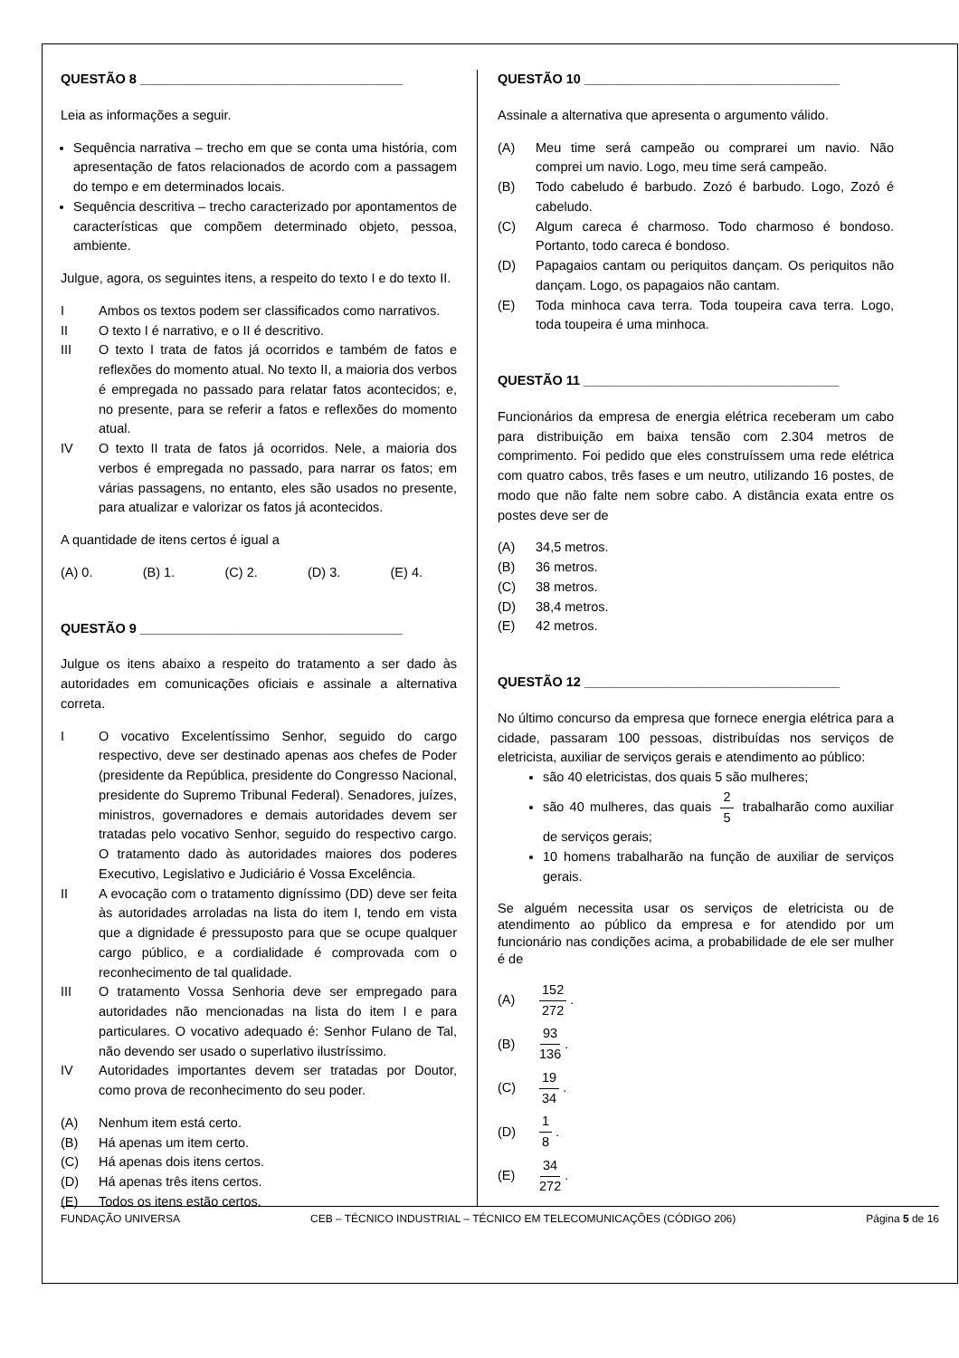QUESTÃO 8 ____________________________________
Leia as informações a seguir.
Sequência narrativa – trecho em que se conta uma história, com apresentação de fatos relacionados de acordo com a passagem do tempo e em determinados locais.
Sequência descritiva – trecho caracterizado por apontamentos de características que compõem determinado objeto, pessoa, ambiente.
Julgue, agora, os seguintes itens, a respeito do texto I e do texto II.
I Ambos os textos podem ser classificados como narrativos.
II O texto I é narrativo, e o II é descritivo.
III O texto I trata de fatos já ocorridos e também de fatos e reflexões do momento atual. No texto II, a maioria dos verbos é empregada no passado para relatar fatos acontecidos; e, no presente, para se referir a fatos e reflexões do momento atual.
IV O texto II trata de fatos já ocorridos. Nele, a maioria dos verbos é empregada no passado, para narrar os fatos; em várias passagens, no entanto, eles são usados no presente, para atualizar e valorizar os fatos já acontecidos.
A quantidade de itens certos é igual a
(A) 0. (B) 1. (C) 2. (D) 3. (E) 4.
QUESTÃO 9 ____________________________________
Julgue os itens abaixo a respeito do tratamento a ser dado às autoridades em comunicações oficiais e assinale a alternativa correta.
I O vocativo Excelentíssimo Senhor, seguido do cargo respectivo, deve ser destinado apenas aos chefes de Poder (presidente da República, presidente do Congresso Nacional, presidente do Supremo Tribunal Federal). Senadores, juízes, ministros, governadores e demais autoridades devem ser tratadas pelo vocativo Senhor, seguido do respectivo cargo. O tratamento dado às autoridades maiores dos poderes Executivo, Legislativo e Judiciário é Vossa Excelência.
II A evocação com o tratamento digníssimo (DD) deve ser feita às autoridades arroladas na lista do item I, tendo em vista que a dignidade é pressuposto para que se ocupe qualquer cargo público, e a cordialidade é comprovada com o reconhecimento de tal qualidade.
III O tratamento Vossa Senhoria deve ser empregado para autoridades não mencionadas na lista do item I e para particulares. O vocativo adequado é: Senhor Fulano de Tal, não devendo ser usado o superlativo ilustríssimo.
IV Autoridades importantes devem ser tratadas por Doutor, como prova de reconhecimento do seu poder.
(A) Nenhum item está certo.
(B) Há apenas um item certo.
(C) Há apenas dois itens certos.
(D) Há apenas três itens certos.
(E) Todos os itens estão certos.
QUESTÃO 10 ___________________________________
Assinale a alternativa que apresenta o argumento válido.
(A) Meu time será campeão ou comprarei um navio. Não comprei um navio. Logo, meu time será campeão.
(B) Todo cabeludo é barbudo. Zozó é barbudo. Logo, Zozó é cabeludo.
(C) Algum careca é charmoso. Todo charmoso é bondoso. Portanto, todo careca é bondoso.
(D) Papagaios cantam ou periquitos dançam. Os periquitos não dançam. Logo, os papagaios não cantam.
(E) Toda minhoca cava terra. Toda toupeira cava terra. Logo, toda toupeira é uma minhoca.
QUESTÃO 11 ___________________________________
Funcionários da empresa de energia elétrica receberam um cabo para distribuição em baixa tensão com 2.304 metros de comprimento. Foi pedido que eles construíssem uma rede elétrica com quatro cabos, três fases e um neutro, utilizando 16 postes, de modo que não falte nem sobre cabo. A distância exata entre os postes deve ser de
(A) 34,5 metros.
(B) 36 metros.
(C) 38 metros.
(D) 38,4 metros.
(E) 42 metros.
QUESTÃO 12 ___________________________________
No último concurso da empresa que fornece energia elétrica para a cidade, passaram 100 pessoas, distribuídas nos serviços de eletricista, auxiliar de serviços gerais e atendimento ao público:
são 40 eletricistas, dos quais 5 são mulheres;
são 40 mulheres, das quais 2 5 trabalharão como auxiliar de serviços gerais;
10 homens trabalharão na função de auxiliar de serviços gerais.
Se alguém necessita usar os serviços de eletricista ou de atendimento ao público da empresa e for atendido por um funcionário nas condições acima, a probabilidade de ele ser mulher é de
(A) 152 272.
(B) 93 136.
(C) 19 34.
(D) 1 8.
(E) 34 272.
FUNDAÇÃO UNIVERSA CEB – TÉCNICO INDUSTRIAL – TÉCNICO EM TELECOMUNICAÇÕES (CÓDIGO 206) Página 5 de 16